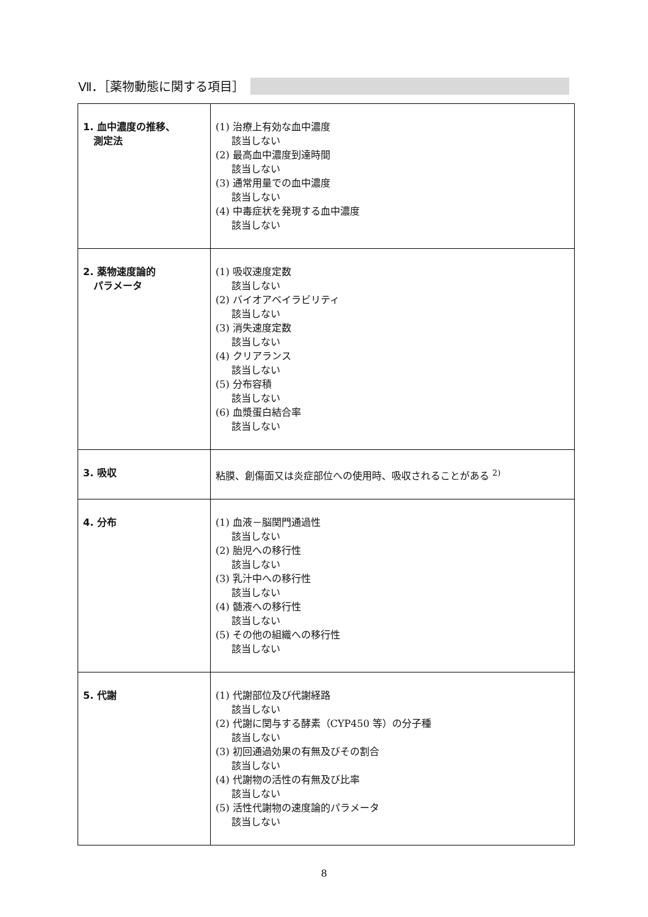Ⅶ．［薬物動態に関する項目］
| 1. 血中濃度の推移、 測定法 | (1) 治療上有効な血中濃度 該当しない (2) 最高血中濃度到達時間 該当しない (3) 通常用量での血中濃度 該当しない (4) 中毒症状を発現する血中濃度 該当しない |
| 2. 薬物速度論的 パラメータ | (1) 吸収速度定数 該当しない (2) バイオアベイラビリティ 該当しない (3) 消失速度定数 該当しない (4) クリアランス 該当しない (5) 分布容積 該当しない (6) 血漿蛋白結合率 該当しない |
| 3. 吸収 | 粘膜、創傷面又は炎症部位への使用時、吸収されることがある <sup>2)</sup> |
| 4. 分布 | (1) 血液－脳関門通過性 該当しない (2) 胎児への移行性 該当しない (3) 乳汁中への移行性 該当しない (4) 髄液への移行性 該当しない (5) その他の組織への移行性 該当しない |
| 5. 代謝 | (1) 代謝部位及び代謝経路 該当しない (2) 代謝に関与する酵素（CYP450 等）の分子種 該当しない (3) 初回通過効果の有無及びその割合 該当しない (4) 代謝物の活性の有無及び比率 該当しない (5) 活性代謝物の速度論的パラメータ 該当しない |
8